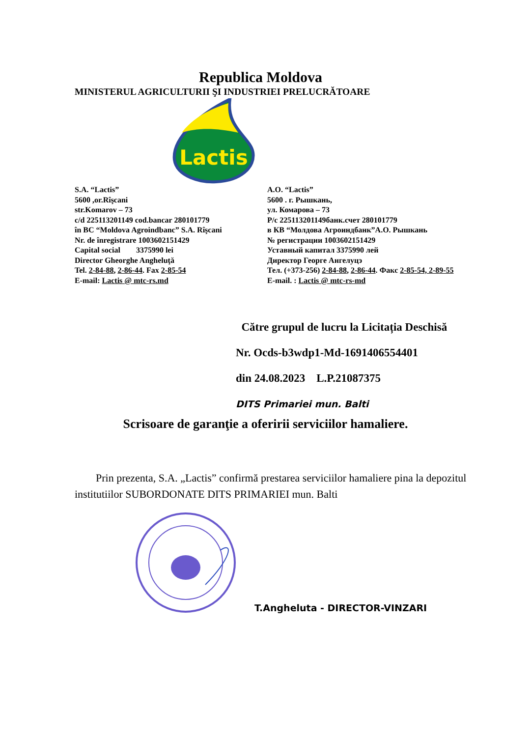Republica Moldova
MINISTERUL AGRICULTURII ŞI INDUSTRIEI PRELUCRĂTOARE
Lactis
S.A. “Lactis”
5600 ,or.Rîşcani
str.Komarov – 73
c/d 225113201149 cod.bancar 280101779
în BC “Moldova Agroindbanc” S.A. Rîşcani
Nr. de înregistrare 1003602151429
Capital social 3375990 lei
Director Gheorghe Angheluţă
Tel. 2-84-88, 2-86-44. Fax 2-85-54
E-mail: Lactis @ mtc-rs.md
А.О. “Lactis”
5600 . г. Рышкань,
ул. Комарова – 73
Р/с 225113201149банк.счет 280101779
в КВ “Молдова Агроиндбанк”А.О. Рышкань
№ регистрации 1003602151429
Уставный капитал 3375990 лей
Директор Георге Ангелуцэ
Тел. (+373-256) 2-84-88, 2-86-44. Факс 2-85-54, 2-89-55
E-mail. : Lactis @ mtc-rs-md
Către grupul de lucru la Licitația Deschisă
Nr. Ocds-b3wdp1-Md-1691406554401
din 24.08.2023 L.P.21087375
DITS Primariei mun. Balti
Scrisoare de garanţie a oferirii serviciilor hamaliere.
Prin prezenta, S.A. „Lactis” confirmă prestarea serviciilor hamaliere pina la depozitul institutiilor SUBORDONATE DITS PRIMARIEI mun. Balti
T.Angheluta - DIRECTOR-VINZARI